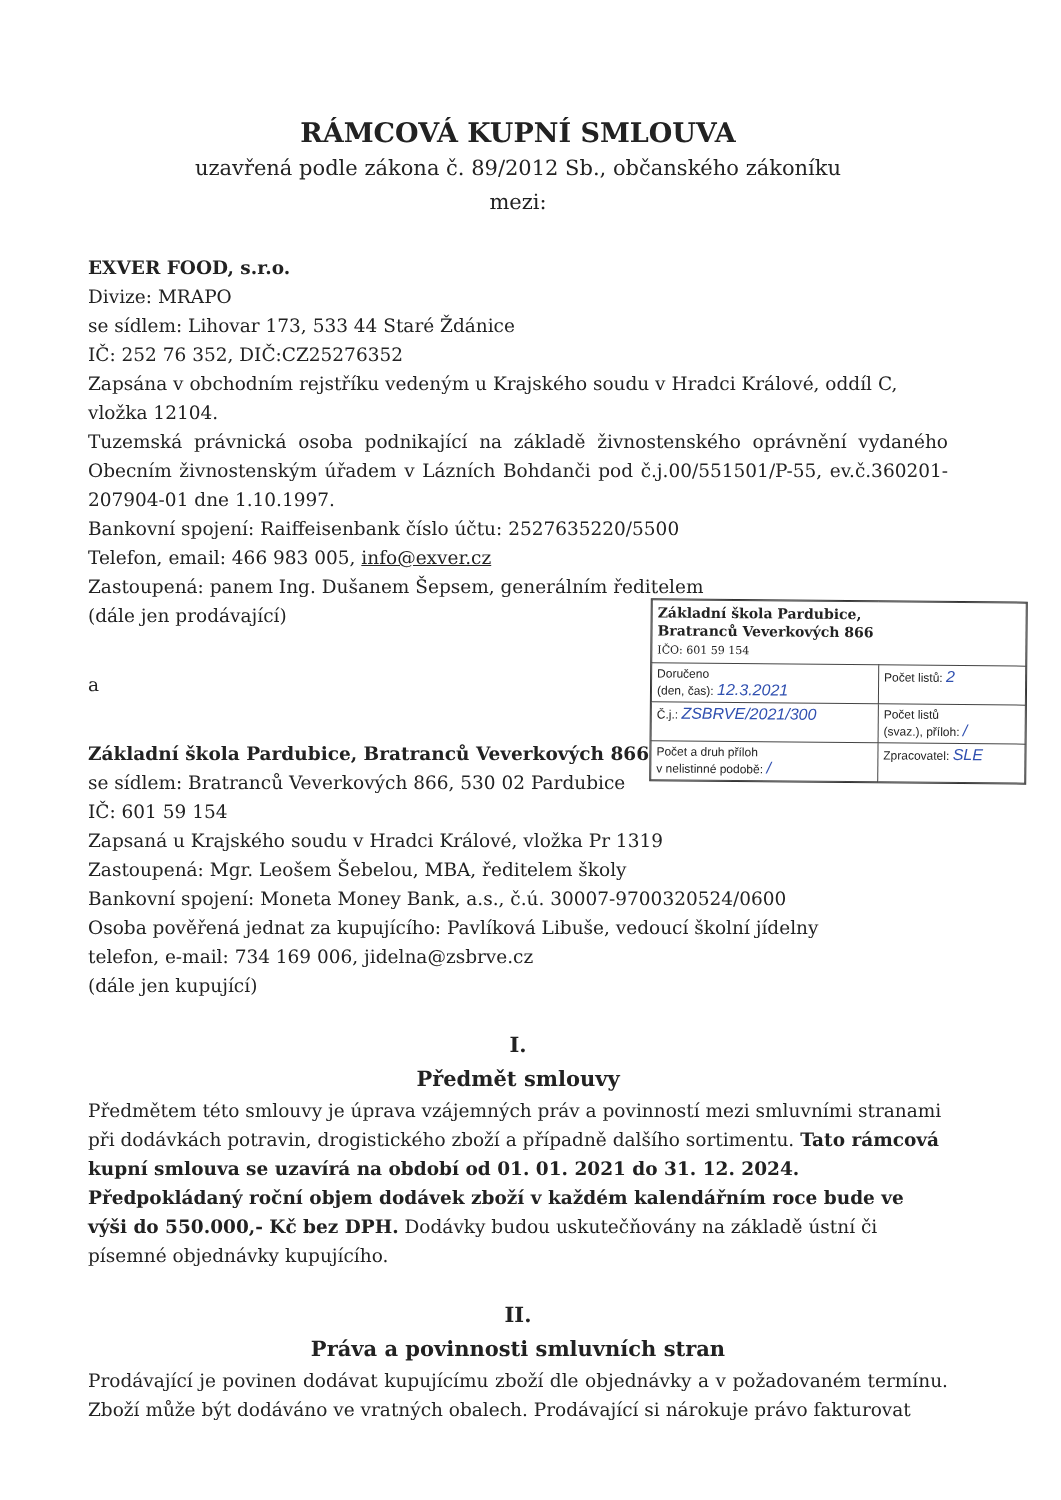RÁMCOVÁ KUPNÍ SMLOUVA
uzavřená podle zákona č. 89/2012 Sb., občanského zákoníku
mezi:
EXVER FOOD, s.r.o.
Divize: MRAPO
se sídlem: Lihovar 173, 533 44 Staré Ždánice
IČ: 252 76 352, DIČ:CZ25276352
Zapsána v obchodním rejstříku vedeným u Krajského soudu v Hradci Králové, oddíl C, vložka 12104.
Tuzemská právnická osoba podnikající na základě živnostenského oprávnění vydaného Obecním živnostenským úřadem v Lázních Bohdanči pod č.j.00/551501/P-55, ev.č.360201-207904-01 dne 1.10.1997.
Bankovní spojení: Raiffeisenbank číslo účtu: 2527635220/5500
Telefon, email: 466 983 005, info@exver.cz
Zastoupená: panem Ing. Dušanem Šepsem, generálním ředitelem
(dále jen prodávající)
a
Základní škola Pardubice, Bratranců Veverkových 866
se sídlem: Bratranců Veverkových 866, 530 02 Pardubice
IČ: 601 59 154
Zapsaná u Krajského soudu v Hradci Králové, vložka Pr 1319
Zastoupená: Mgr. Leošem Šebelou, MBA, ředitelem školy
Bankovní spojení: Moneta Money Bank, a.s., č.ú. 30007-9700320524/0600
Osoba pověřená jednat za kupujícího: Pavlíková Libuše, vedoucí školní jídelny
telefon, e-mail: 734 169 006, jidelna@zsbrve.cz
(dále jen kupující)
I.
Předmět smlouvy
Předmětem této smlouvy je úprava vzájemných práv a povinností mezi smluvními stranami při dodávkách potravin, drogistického zboží a případně dalšího sortimentu. Tato rámcová kupní smlouva se uzavírá na období od 01. 01. 2021 do 31. 12. 2024. Předpokládaný roční objem dodávek zboží v každém kalendářním roce bude ve výši do 550.000,- Kč bez DPH. Dodávky budou uskutečňovány na základě ústní či písemné objednávky kupujícího.
II.
Práva a povinnosti smluvních stran
Prodávající je povinen dodávat kupujícímu zboží dle objednávky a v požadovaném termínu. Zboží může být dodáváno ve vratných obalech. Prodávající si nárokuje právo fakturovat
| Základní škola Pardubice, Bratranců Veverkových 866 IČO: 601 59 154 | |
| Doručeno (den, čas): 12.3.2021 | Počet listů: 2 |
| Č.j.: ZSBRVE/2021/300 | Počet listů (svaz.), příloh: / |
| Počet a druh příloh v nelistinné podobě: / | Zpracovatel: SLE |